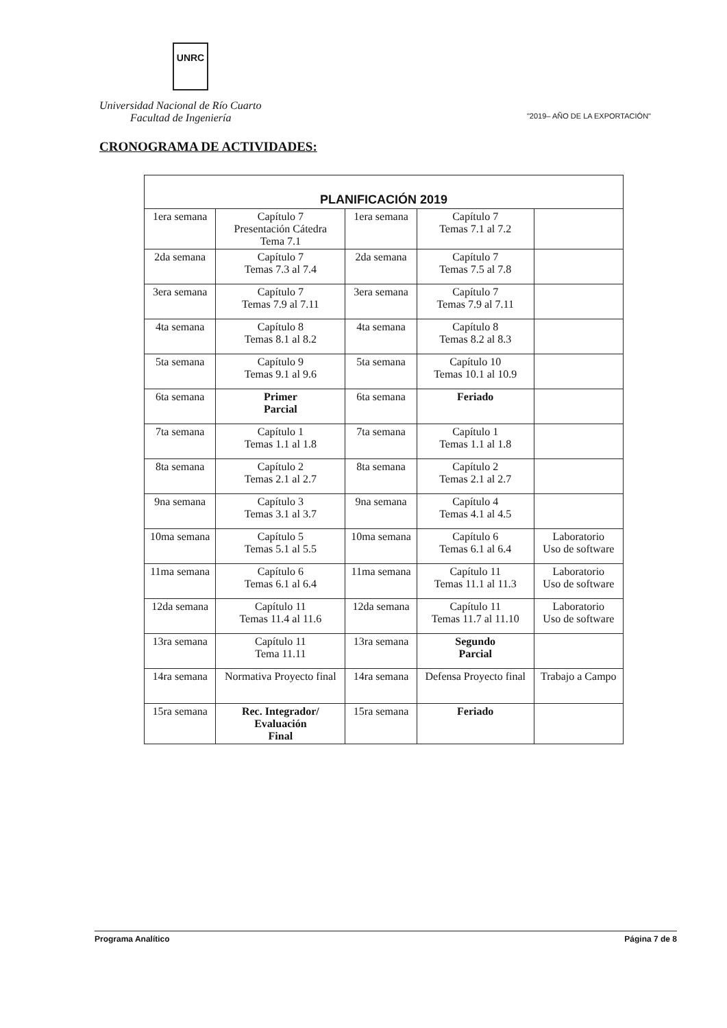UNRC
Universidad Nacional de Río Cuarto
Facultad de Ingeniería "2019– AÑO DE LA EXPORTACIÓN"
CRONOGRAMA DE ACTIVIDADES:
| PLANIFICACIÓN 2019 | | | | |
| --- | --- | --- | --- | --- |
| 1era semana | Capítulo 7 Presentación Cátedra Tema 7.1 | 1era semana | Capítulo 7 Temas 7.1 al 7.2 | |
| 2da semana | Capítulo 7 Temas 7.3 al 7.4 | 2da semana | Capítulo 7 Temas 7.5 al 7.8 | |
| 3era semana | Capítulo 7 Temas 7.9 al 7.11 | 3era semana | Capítulo 7 Temas 7.9 al 7.11 | |
| 4ta semana | Capítulo 8 Temas 8.1 al 8.2 | 4ta semana | Capítulo 8 Temas 8.2 al 8.3 | |
| 5ta semana | Capítulo 9 Temas 9.1 al 9.6 | 5ta semana | Capítulo 10 Temas 10.1 al 10.9 | |
| 6ta semana | Primer Parcial | 6ta semana | Feriado | |
| 7ta semana | Capítulo 1 Temas 1.1 al 1.8 | 7ta semana | Capítulo 1 Temas 1.1 al 1.8 | |
| 8ta semana | Capítulo 2 Temas 2.1 al 2.7 | 8ta semana | Capítulo 2 Temas 2.1 al 2.7 | |
| 9na semana | Capítulo 3 Temas 3.1 al 3.7 | 9na semana | Capítulo 4 Temas 4.1 al 4.5 | |
| 10ma semana | Capítulo 5 Temas 5.1 al 5.5 | 10ma semana | Capítulo 6 Temas 6.1 al 6.4 | Laboratorio Uso de software |
| 11ma semana | Capítulo 6 Temas 6.1 al 6.4 | 11ma semana | Capítulo 11 Temas 11.1 al 11.3 | Laboratorio Uso de software |
| 12da semana | Capítulo 11 Temas 11.4 al 11.6 | 12da semana | Capítulo 11 Temas 11.7 al 11.10 | Laboratorio Uso de software |
| 13ra semana | Capítulo 11 Tema 11.11 | 13ra semana | Segundo Parcial | |
| 14ra semana | Normativa Proyecto final | 14ra semana | Defensa Proyecto final | Trabajo a Campo |
| 15ra semana | Rec. Integrador/ Evaluación Final | 15ra semana | Feriado | |
Programa Analítico Página 7 de 8